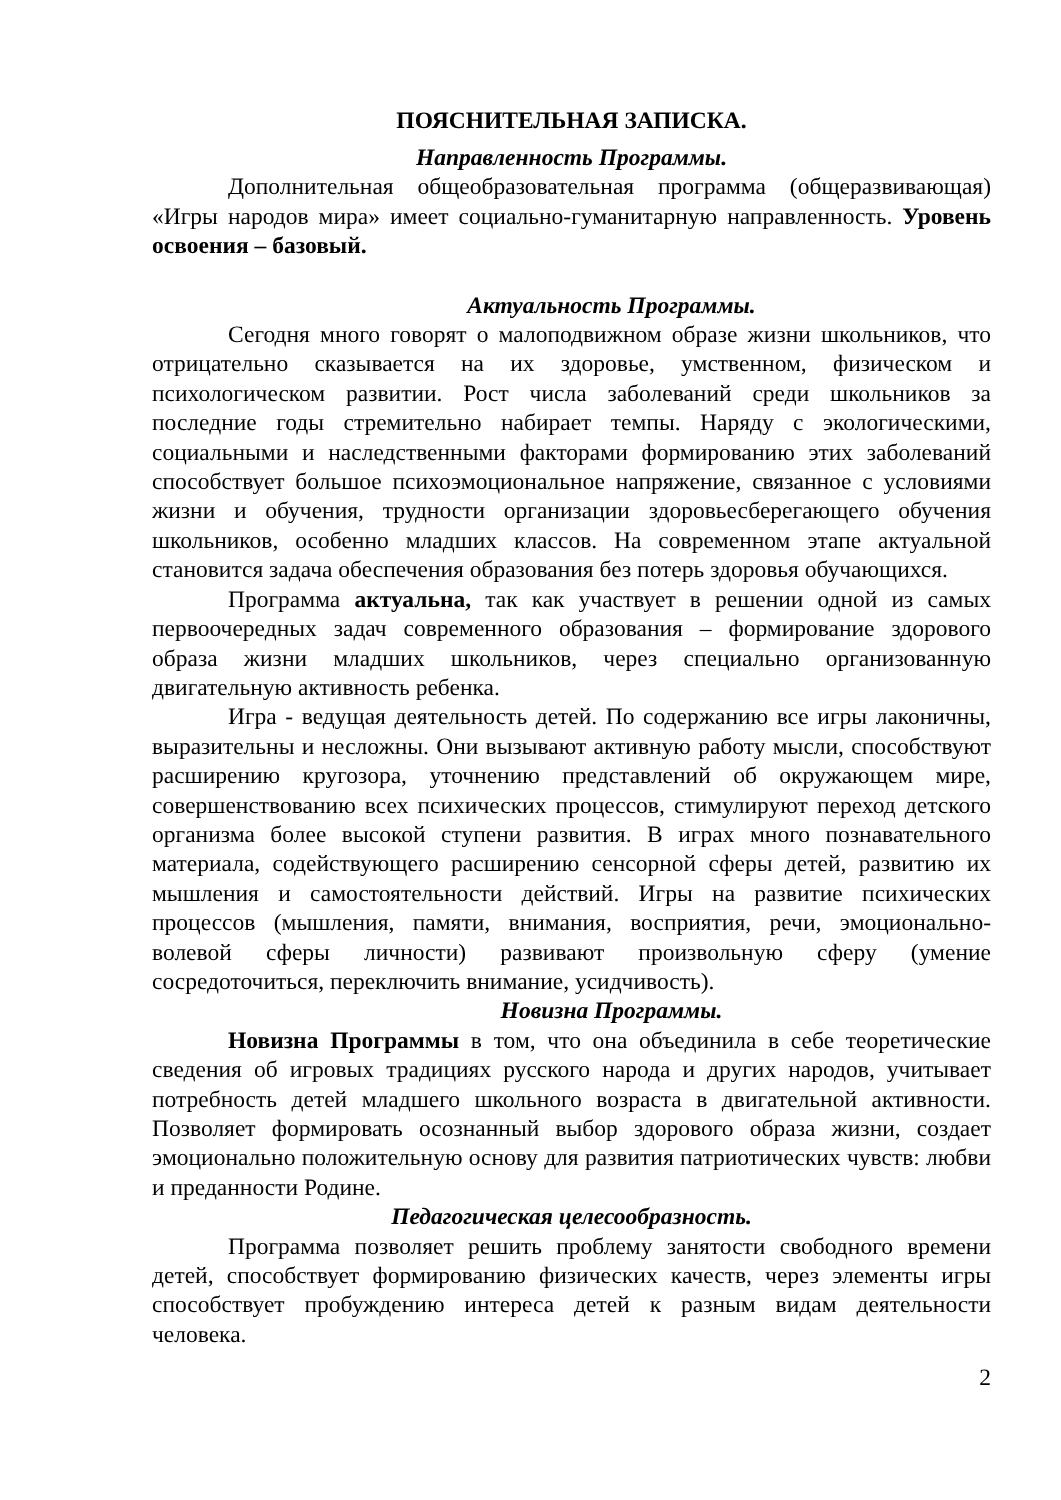ПОЯСНИТЕЛЬНАЯ ЗАПИСКА.
Направленность Программы.
Дополнительная общеобразовательная программа (общеразвивающая) «Игры народов мира» имеет социально-гуманитарную направленность. Уровень освоения – базовый.
Актуальность Программы.
Сегодня много говорят о малоподвижном образе жизни школьников, что отрицательно сказывается на их здоровье, умственном, физическом и психологическом развитии. Рост числа заболеваний среди школьников за последние годы стремительно набирает темпы. Наряду с экологическими, социальными и наследственными факторами формированию этих заболеваний способствует большое психоэмоциональное напряжение, связанное с условиями жизни и обучения, трудности организации здоровьесберегающего обучения школьников, особенно младших классов. На современном этапе актуальной становится задача обеспечения образования без потерь здоровья обучающихся.
Программа актуальна, так как участвует в решении одной из самых первоочередных задач современного образования – формирование здорового образа жизни младших школьников, через специально организованную двигательную активность ребенка.
Игра - ведущая деятельность детей. По содержанию все игры лаконичны, выразительны и несложны. Они вызывают активную работу мысли, способствуют расширению кругозора, уточнению представлений об окружающем мире, совершенствованию всех психических процессов, стимулируют переход детского организма более высокой ступени развития. В играх много познавательного материала, содействующего расширению сенсорной сферы детей, развитию их мышления и самостоятельности действий. Игры на развитие психических процессов (мышления, памяти, внимания, восприятия, речи, эмоционально-волевой сферы личности) развивают произвольную сферу (умение сосредоточиться, переключить внимание, усидчивость).
Новизна Программы.
Новизна Программы в том, что она объединила в себе теоретические сведения об игровых традициях русского народа и других народов, учитывает потребность детей младшего школьного возраста в двигательной активности. Позволяет формировать осознанный выбор здорового образа жизни, создает эмоционально положительную основу для развития патриотических чувств: любви и преданности Родине.
Педагогическая целесообразность.
Программа позволяет решить проблему занятости свободного времени детей, способствует формированию физических качеств, через элементы игры способствует пробуждению интереса детей к разным видам деятельности человека.
2